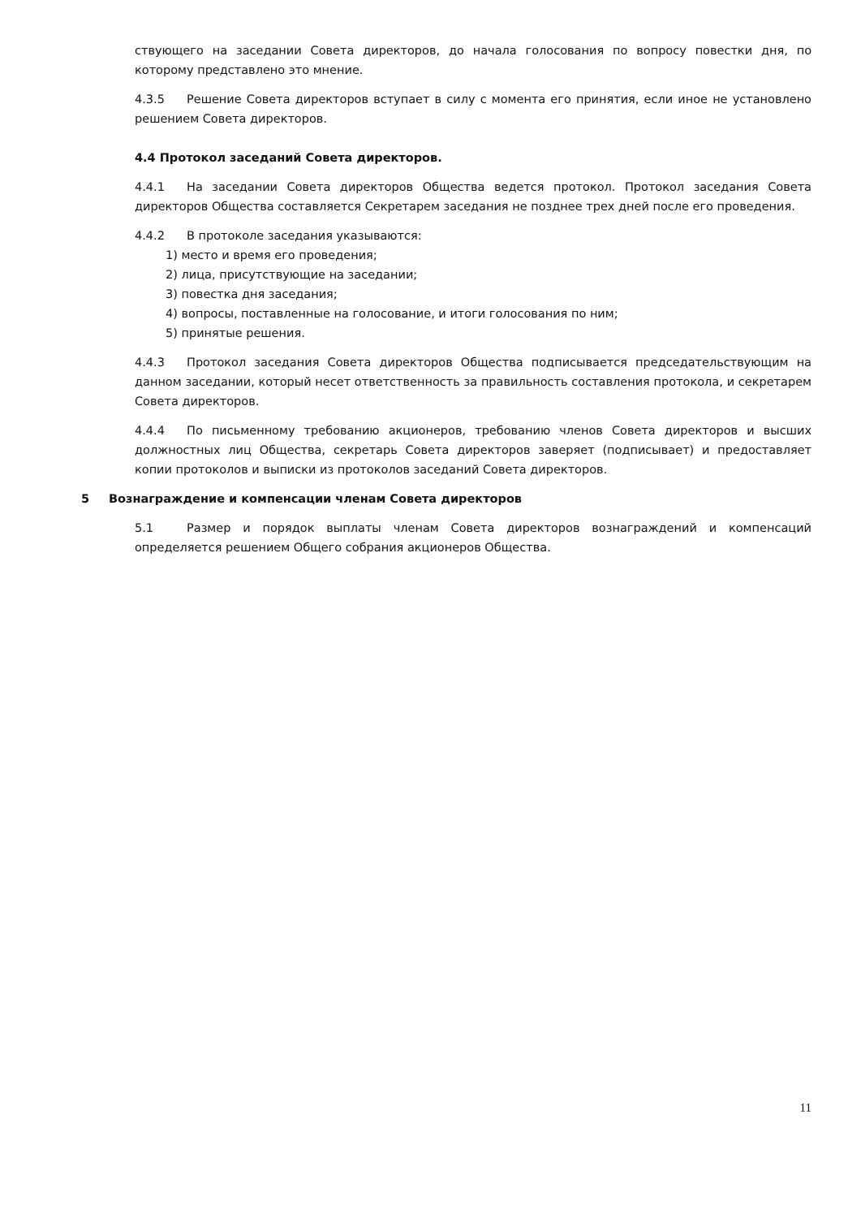ствующего на заседании Совета директоров, до начала голосования по вопросу повестки дня, по которому представлено это мнение.
4.3.5 Решение Совета директоров вступает в силу с момента его принятия, если иное не установлено решением Совета директоров.
4.4 Протокол заседаний Совета директоров.
4.4.1 На заседании Совета директоров Общества ведется протокол. Протокол заседания Совета директоров Общества составляется Секретарем заседания не позднее трех дней после его проведения.
4.4.2 В протоколе заседания указываются:
1) место и время его проведения;
2) лица, присутствующие на заседании;
3) повестка дня заседания;
4) вопросы, поставленные на голосование, и итоги голосования по ним;
5) принятые решения.
4.4.3 Протокол заседания Совета директоров Общества подписывается председательствующим на данном заседании, который несет ответственность за правильность составления протокола, и секретарем Совета директоров.
4.4.4 По письменному требованию акционеров, требованию членов Совета директоров и высших должностных лиц Общества, секретарь Совета директоров заверяет (подписывает) и предоставляет копии протоколов и выписки из протоколов заседаний Совета директоров.
5 Вознаграждение и компенсации членам Совета директоров
5.1 Размер и порядок выплаты членам Совета директоров вознаграждений и компенсаций определяется решением Общего собрания акционеров Общества.
11